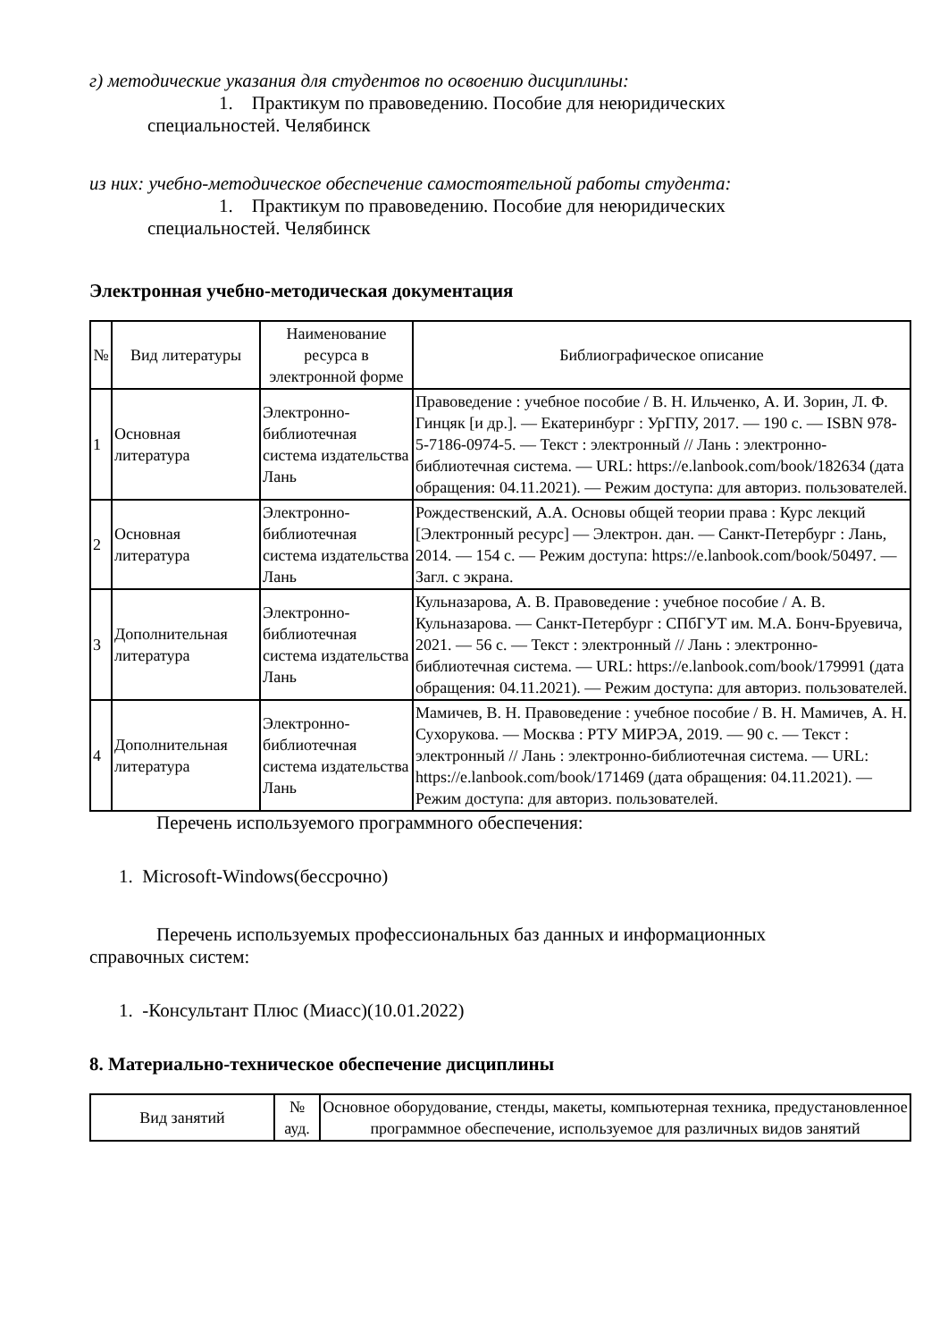г) методические указания для студентов по освоению дисциплины:
1. Практикум по правоведению. Пособие для неюридических
специальностей. Челябинск
из них: учебно-методическое обеспечение самостоятельной работы студента:
1. Практикум по правоведению. Пособие для неюридических
специальностей. Челябинск
Электронная учебно-методическая документация
| № | Вид литературы | Наименование ресурса в электронной форме | Библиографическое описание |
| --- | --- | --- | --- |
| 1 | Основная литература | Электронно-библиотечная система издательства Лань | Правоведение : учебное пособие / В. Н. Ильченко, А. И. Зорин, Л. Ф. Гинцяк [и др.]. — Екатеринбург : УрГПУ, 2017. — 190 с. — ISBN 978-5-7186-0974-5. — Текст : электронный // Лань : электронно-библиотечная система. — URL: https://e.lanbook.com/book/182634 (дата обращения: 04.11.2021). — Режим доступа: для авториз. пользователей. |
| 2 | Основная литература | Электронно-библиотечная система издательства Лань | Рождественский, А.А. Основы общей теории права : Курс лекций [Электронный ресурс] — Электрон. дан. — Санкт-Петербург : Лань, 2014. — 154 с. — Режим доступа: https://e.lanbook.com/book/50497. — Загл. с экрана. |
| 3 | Дополнительная литература | Электронно-библиотечная система издательства Лань | Кульназарова, А. В. Правоведение : учебное пособие / А. В. Кульназарова. — Санкт-Петербург : СПбГУТ им. М.А. Бонч-Бруевича, 2021. — 56 с. — Текст : электронный // Лань : электронно-библиотечная система. — URL: https://e.lanbook.com/book/179991 (дата обращения: 04.11.2021). — Режим доступа: для авториз. пользователей. |
| 4 | Дополнительная литература | Электронно-библиотечная система издательства Лань | Мамичев, В. Н. Правоведение : учебное пособие / В. Н. Мамичев, А. Н. Сухорукова. — Москва : РТУ МИРЭА, 2019. — 90 с. — Текст : электронный // Лань : электронно-библиотечная система. — URL: https://e.lanbook.com/book/171469 (дата обращения: 04.11.2021). — Режим доступа: для авториз. пользователей. |
Перечень используемого программного обеспечения:
1. Microsoft-Windows(бессрочно)
Перечень используемых профессиональных баз данных и информационных
справочных систем:
1. -Консультант Плюс (Миасс)(10.01.2022)
8. Материально-техническое обеспечение дисциплины
| Вид занятий | № ауд. | Основное оборудование, стенды, макеты, компьютерная техника, предустановленное программное обеспечение, используемое для различных видов занятий |
| --- | --- | --- |